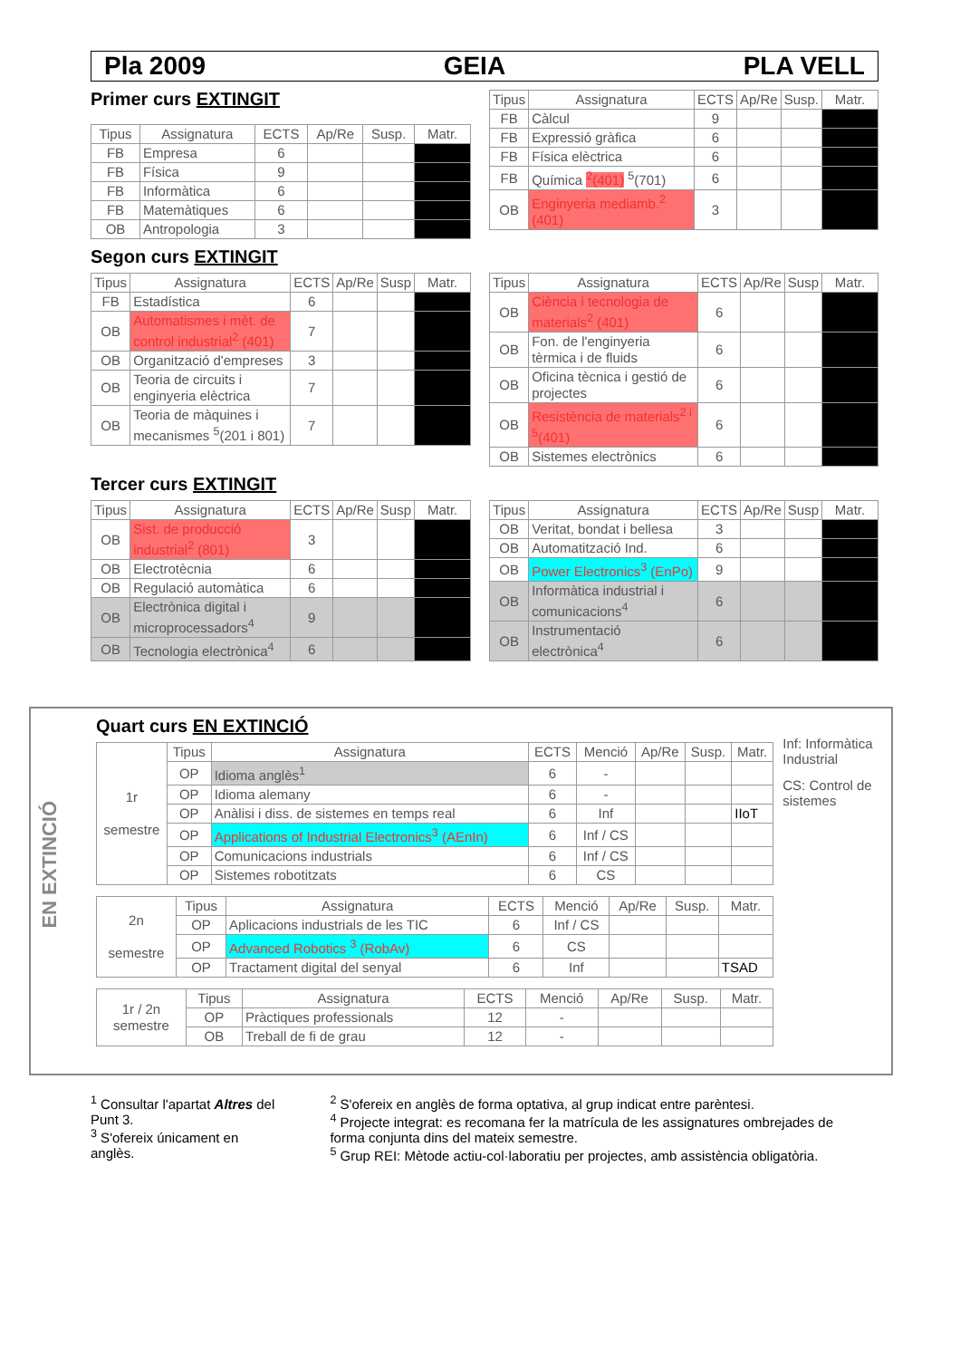Pla 2009 GEIA PLA VELL
Primer curs EXTINGIT
| Tipus | Assignatura | ECTS | Ap/Re | Susp. | Matr. |
| --- | --- | --- | --- | --- | --- |
| FB | Empresa | 6 | | | |
| FB | Física | 9 | | | |
| FB | Informàtica | 6 | | | |
| FB | Matemàtiques | 6 | | | |
| OB | Antropologia | 3 | | | |
| Tipus | Assignatura | ECTS | Ap/Re | Susp. | Matr. |
| --- | --- | --- | --- | --- | --- |
| FB | Càlcul | 9 | | | |
| FB | Expressió gràfica | 6 | | | |
| FB | Física elèctrica | 6 | | | |
| FB | Química <sup>2</sup>(401) <sup>5</sup>(701) | 6 | | | |
| OB | Enginyeria mediamb.<sup>2</sup> (401) | 3 | | | |
Segon curs EXTINGIT
| Tipus | Assignatura | ECTS | Ap/Re | Susp | Matr. |
| --- | --- | --- | --- | --- | --- |
| FB | Estadística | 6 | | | |
| OB | Automatismes i mèt. de control industrial<sup>2</sup> (401) | 7 | | | |
| OB | Organització d'empreses | 3 | | | |
| OB | Teoria de circuits i enginyeria elèctrica | 7 | | | |
| OB | Teoria de màquines i mecanismes <sup>5</sup>(201 i 801) | 7 | | | |
| Tipus | Assignatura | ECTS | Ap/Re | Susp | Matr. |
| --- | --- | --- | --- | --- | --- |
| OB | Ciència i tecnologia de materials<sup>2</sup> (401) | 6 | | | |
| OB | Fon. de l'enginyeria tèrmica i de fluids | 6 | | | |
| OB | Oficina tècnica i gestió de projectes | 6 | | | |
| OB | Resistència de materials<sup>2 i 5</sup>(401) | 6 | | | |
| OB | Sistemes electrònics | 6 | | | |
Tercer curs EXTINGIT
| Tipus | Assignatura | ECTS | Ap/Re | Susp | Matr. |
| --- | --- | --- | --- | --- | --- |
| OB | Sist. de producció industrial<sup>2</sup> (801) | 3 | | | |
| OB | Electrotècnia | 6 | | | |
| OB | Regulació automàtica | 6 | | | |
| OB | Electrònica digital i microprocessadors<sup>4</sup> | 9 | | | |
| OB | Tecnologia electrònica<sup>4</sup> | 6 | | | |
| Tipus | Assignatura | ECTS | Ap/Re | Susp | Matr. |
| --- | --- | --- | --- | --- | --- |
| OB | Veritat, bondat i bellesa | 3 | | | |
| OB | Automatització Ind. | 6 | | | |
| OB | Power Electronics<sup>3</sup> (EnPo) | 9 | | | |
| OB | Informàtica industrial i comunicacions<sup>4</sup> | 6 | | | |
| OB | Instrumentació electrònica<sup>4</sup> | 6 | | | |
EN EXTINCIÓ
Quart curs EN EXTINCIÓ
| 1r semestre | Tipus | Assignatura | ECTS | Menció | Ap/Re | Susp. | Matr. |
| | OP | Idioma anglès<sup>1</sup> | 6 | - | | | |
| | OP | Idioma alemany | 6 | - | | | |
| | OP | Anàlisi i diss. de sistemes en temps real | 6 | Inf | | | IIoT |
| | OP | Applications of Industrial Electronics<sup>3</sup> (AEnIn) | 6 | Inf / CS | | | |
| | OP | Comunicacions industrials | 6 | Inf / CS | | | |
| | OP | Sistemes robotitzats | 6 | CS | | | |
| 2n semestre | Tipus | Assignatura | ECTS | Menció | Ap/Re | Susp. | Matr. |
| | OP | Aplicacions industrials de les TIC | 6 | Inf / CS | | | |
| | OP | Advanced Robotics <sup>3</sup> (RobAv) | 6 | CS | | | |
| | OP | Tractament digital del senyal | 6 | Inf | | | TSAD |
| 1r / 2n semestre | Tipus | Assignatura | ECTS | Menció | Ap/Re | Susp. | Matr. |
| | OP | Pràctiques professionals | 12 | - | | | |
| | OB | Treball de fi de grau | 12 | - | | | |
Inf: Informàtica Industrial
CS: Control de sistemes
<sup>1</sup> Consultar l'apartat Altres del Punt 3.
<sup>3</sup> S'ofereix únicament en anglès.
<sup>2</sup> S'ofereix en anglès de forma optativa, al grup indicat entre parèntesi.
<sup>4</sup> Projecte integrat: es recomana fer la matrícula de les assignatures ombrejades de forma conjunta dins del mateix semestre.
<sup>5</sup> Grup REI: Mètode actiu-col·laboratiu per projectes, amb assistència obligatòria.